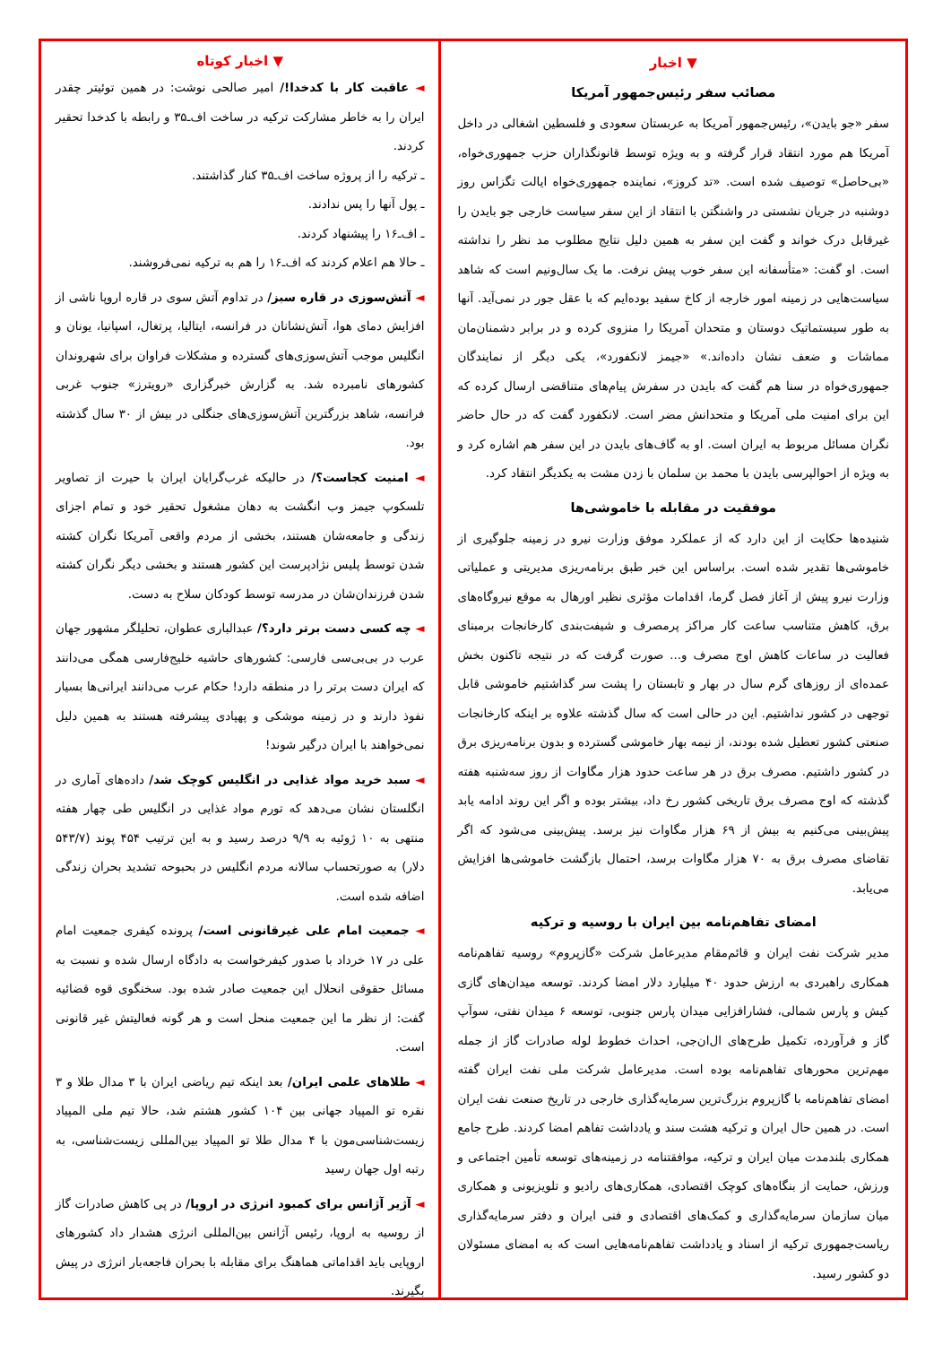▼ اخبار
مصائب سفر رئیس‌جمهور آمریکا
سفر «جو بایدن»، رئیس‌جمهور آمریکا به عربستان سعودی و فلسطین اشغالی در داخل آمریکا هم مورد انتقاد قرار گرفته و به ویژه توسط قانونگذاران حزب جمهوری‌خواه، «بی‌حاصل» توصیف شده است. «تد کروز»، نماینده جمهوری‌خواه ایالت تگزاس روز دوشنبه در جریان نشستی در واشنگتن با انتقاد از این سفر سیاست خارجی جو بایدن را غیرقابل درک خواند و گفت این سفر به همین دلیل نتایج مطلوب مد نظر را نداشته است. او گفت: «متأسفانه این سفر خوب پیش نرفت. ما یک سال‌ونیم است که شاهد سیاست‌هایی در زمینه امور خارجه از کاخ سفید بوده‌ایم که با عقل جور در نمی‌آید. آنها به طور سیستماتیک دوستان و متحدان آمریکا را منزوی کرده و در برابر دشمنان‌مان مماشات و ضعف نشان داده‌اند.» «جیمز لانکفورد»، یکی دیگر از نمایندگان جمهوری‌خواه در سنا هم گفت که بایدن در سفرش پیام‌های متناقضی ارسال کرده که این برای امنیت ملی آمریکا و متحدانش مضر است. لانکفورد گفت که در حال حاضر نگران مسائل مربوط به ایران است. او به گاف‌های بایدن در این سفر هم اشاره کرد و به ویژه از احوالپرسی بایدن با محمد بن سلمان با زدن مشت به یکدیگر انتقاد کرد.
موفقیت در مقابله با خاموشی‌ها
شنیده‌ها حکایت از این دارد که از عملکرد موفق وزارت نیرو در زمینه جلوگیری از خاموشی‌ها تقدیر شده است. براساس این خبر طبق برنامه‌ریزی مدیریتی و عملیاتی وزارت نیرو پیش از آغاز فصل گرما، اقدامات مؤثری نظیر اورهال به موقع نیروگاه‌های برق، کاهش متناسب ساعت کار مراکز پرمصرف و شیفت‌بندی کارخانجات برمبنای فعالیت در ساعات کاهش اوج مصرف و... صورت گرفت که در نتیجه تاکنون بخش عمده‌ای از روزهای گرم سال در بهار و تابستان را پشت سر گذاشتیم خاموشی قابل توجهی در کشور نداشتیم. این در حالی است که سال گذشته علاوه بر اینکه کارخانجات صنعتی کشور تعطیل شده بودند، از نیمه بهار خاموشی گسترده و بدون برنامه‌ریزی برق در کشور داشتیم. مصرف برق در هر ساعت حدود هزار مگاوات از روز سه‌شنبه هفته گذشته که اوج مصرف برق تاریخی کشور رخ داد، بیشتر بوده و اگر این روند ادامه یابد پیش‌بینی می‌کنیم به بیش از ۶۹ هزار مگاوات نیز برسد. پیش‌بینی می‌شود که اگر تقاضای مصرف برق به ۷۰ هزار مگاوات برسد، احتمال بازگشت خاموشی‌ها افزایش می‌یابد.
امضای تفاهم‌نامه بین ایران با روسیه و ترکیه
مدیر شرکت نفت ایران و قائم‌مقام مدیرعامل شرکت «گازپروم» روسیه تفاهم‌نامه همکاری راهبردی به ارزش حدود ۴۰ میلیارد دلار امضا کردند. توسعه میدان‌های گازی کیش و پارس شمالی، فشارافزایی میدان پارس جنوبی، توسعه ۶ میدان نفتی، سوآپ گاز و فرآورده، تکمیل طرح‌های ال‌ان‌جی، احداث خطوط لوله صادرات گاز از جمله مهم‌ترین محورهای تفاهم‌نامه بوده است. مدیرعامل شرکت ملی نفت ایران گفته امضای تفاهم‌نامه با گازپروم بزرگ‌ترین سرمایه‌گذاری خارجی در تاریخ صنعت نفت ایران است. در همین حال ایران و ترکیه هشت سند و یادداشت تفاهم امضا کردند. طرح جامع همکاری بلندمدت میان ایران و ترکیه، موافقتنامه در زمینه‌های توسعه تأمین اجتماعی و ورزش، حمایت از بنگاه‌های کوچک اقتصادی، همکاری‌های رادیو و تلویزیونی و همکاری میان سازمان سرمایه‌گذاری و کمک‌های اقتصادی و فنی ایران و دفتر سرمایه‌گذاری ریاست‌جمهوری ترکیه از اسناد و یادداشت تفاهم‌نامه‌هایی است که به امضای مسئولان دو کشور رسید.
▼ اخبار کوتاه
◄ عاقبت کار با کدخدا!/ امیر صالحی نوشت: در همین توئیتر چقدر ایران را به خاطر مشارکت ترکیه در ساخت اف‌ـ۳۵ و رابطه با کدخدا تحقیر کردند.
ـ ترکیه را از پروژه ساخت اف‌ـ۳۵ کنار گذاشتند.
ـ پول آنها را پس ندادند.
ـ اف‌ـ۱۶ را پیشنهاد کردند.
ـ حالا هم اعلام کردند که اف‌ـ۱۶ را هم به ترکیه نمی‌فروشند.
◄ آتش‌سوزی در قاره سبز/ در تداوم آتش سوی در قاره اروپا ناشی از افزایش دمای هوا، آتش‌نشانان در فرانسه، ایتالیا، پرتغال، اسپانیا، یونان و انگلیس موجب آتش‌سوزی‌های گسترده و مشکلات فراوان برای شهروندان کشورهای نامبرده شد. به گزارش خبرگزاری «رویترز» جنوب غربی فرانسه، شاهد بزرگترین آتش‌سوزی‌های جنگلی در بیش از ۳۰ سال گذشته بود.
◄ امنیت کجاست؟/ در حالیکه غرب‌گرایان ایران با حیرت از تصاویر تلسکوپ جیمز وب انگشت به دهان مشغول تحقیر خود و تمام اجزای زندگی و جامعه‌شان هستند، بخشی از مردم واقعی آمریکا نگران کشته شدن توسط پلیس نژادپرست این کشور هستند و بخشی دیگر نگران کشته شدن فرزندان‌شان در مدرسه توسط کودکان سلاح به دست.
◄ چه کسی دست برتر دارد؟/ عبدالباری عطوان، تحلیلگر مشهور جهان عرب در بی‌بی‌سی فارسی: کشورهای حاشیه خلیج‌فارسی همگی می‌دانند که ایران دست برتر را در منطقه دارد! حکام عرب می‌دانند ایرانی‌ها بسیار نفوذ دارند و در زمینه موشکی و پهپادی پیشرفته هستند به همین دلیل نمی‌خواهند با ایران درگیر شوند!
◄ سبد خرید مواد غذایی در انگلیس کوچک شد/ داده‌های آماری در انگلستان نشان می‌دهد که تورم مواد غذایی در انگلیس طی چهار هفته منتهی به ۱۰ ژوئیه به ۹/۹ درصد رسید و به این ترتیب ۴۵۴ پوند (۵۴۳/۷ دلار) به صورتحساب سالانه مردم انگلیس در بحبوحه تشدید بحران زندگی اضافه شده است.
◄ جمعیت امام علی غیرقانونی است/ پرونده کیفری جمعیت امام علی در ۱۷ خرداد با صدور کیفرخواست به دادگاه ارسال شده و نسبت به مسائل حقوقی انحلال این جمعیت صادر شده بود. سخنگوی قوه قضائیه گفت: از نظر ما این جمعیت منحل است و هر گونه فعالیتش غیر قانونی است.
◄ طلاهای علمی ایران/ بعد اینکه تیم ریاضی ایران با ۳ مدال طلا و ۳ نقره تو المپیاد جهانی بین ۱۰۴ کشور هشتم شد، حالا تیم ملی المپیاد زیست‌شناسی‌مون با ۴ مدال طلا تو المپیاد بین‌المللی زیست‌شناسی، به رتبه اول جهان رسید
◄ آژیر آژانس برای کمبود انرژی در اروپا/ در پی کاهش صادرات گاز از روسیه به اروپا، رئیس آژانس بین‌المللی انرژی هشدار داد کشورهای اروپایی باید اقداماتی هماهنگ برای مقابله با بحران فاجعه‌بار انرژی در پیش بگیرند.